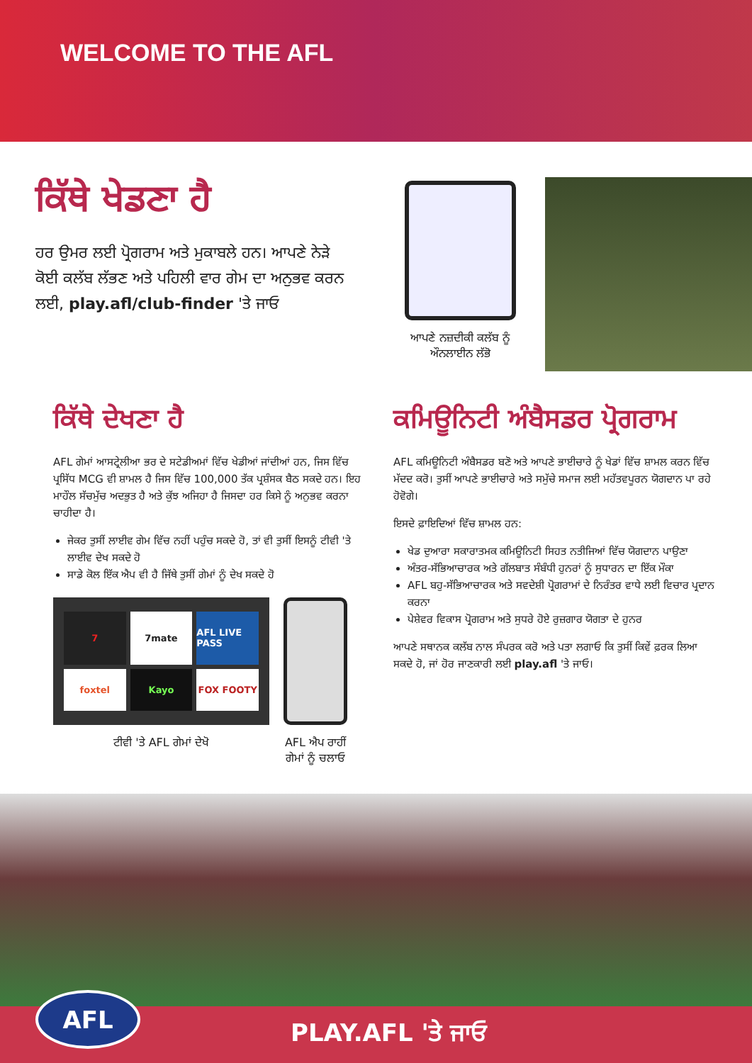WELCOME TO THE AFL
ਕਿੱਥੇ ਖੇਡਣਾ ਹੈ
ਹਰ ਉਮਰ ਲਈ ਪ੍ਰੋਗਰਾਮ ਅਤੇ ਮੁਕਾਬਲੇ ਹਨ। ਆਪਣੇ ਨੇੜੇ ਕੋਈ ਕਲੱਬ ਲੱਭਣ ਅਤੇ ਪਹਿਲੀ ਵਾਰ ਗੇਮ ਦਾ ਅਨੁਭਵ ਕਰਨ ਲਈ, play.afl/club-finder 'ਤੇ ਜਾਓ
ਆਪਣੇ ਨਜ਼ਦੀਕੀ ਕਲੱਬ ਨੂੰ ਔਨਲਾਈਨ ਲੱਭੋ
ਕਿੱਥੇ ਦੇਖਣਾ ਹੈ
AFL ਗੇਮਾਂ ਆਸਟ੍ਰੇਲੀਆ ਭਰ ਦੇ ਸਟੇਡੀਅਮਾਂ ਵਿੱਚ ਖੇਡੀਆਂ ਜਾਂਦੀਆਂ ਹਨ, ਜਿਸ ਵਿੱਚ ਪ੍ਰਸਿੱਧ MCG ਵੀ ਸ਼ਾਮਲ ਹੈ ਜਿਸ ਵਿੱਚ 100,000 ਤੱਕ ਪ੍ਰਸ਼ੰਸਕ ਬੈਠ ਸਕਦੇ ਹਨ। ਇਹ ਮਾਹੌਲ ਸੱਚਮੁੱਚ ਅਦਭੁਤ ਹੈ ਅਤੇ ਕੁੱਝ ਅਜਿਹਾ ਹੈ ਜਿਸਦਾ ਹਰ ਕਿਸੇ ਨੂੰ ਅਨੁਭਵ ਕਰਨਾ ਚਾਹੀਦਾ ਹੈ।
ਜੇਕਰ ਤੁਸੀਂ ਲਾਈਵ ਗੇਮ ਵਿੱਚ ਨਹੀਂ ਪਹੁੰਚ ਸਕਦੇ ਹੋ, ਤਾਂ ਵੀ ਤੁਸੀਂ ਇਸਨੂੰ ਟੀਵੀ 'ਤੇ ਲਾਈਵ ਦੇਖ ਸਕਦੇ ਹੋ
ਸਾਡੇ ਕੋਲ ਇੱਕ ਐਪ ਵੀ ਹੈ ਜਿੱਥੇ ਤੁਸੀਂ ਗੇਮਾਂ ਨੂੰ ਦੇਖ ਸਕਦੇ ਹੋ
7
7mate
AFL LIVE PASS
foxtel
Kayo
FOX FOOTY
ਟੀਵੀ 'ਤੇ AFL ਗੇਮਾਂ ਦੇਖੋ
AFL ਐਪ ਰਾਹੀਂ ਗੇਮਾਂ ਨੂੰ ਚਲਾਓ
ਕਮਿਊਨਿਟੀ ਅੰਬੈਸਡਰ ਪ੍ਰੋਗਰਾਮ
AFL ਕਮਿਊਨਿਟੀ ਅੰਬੈਸਡਰ ਬਣੋ ਅਤੇ ਆਪਣੇ ਭਾਈਚਾਰੇ ਨੂੰ ਖੇਡਾਂ ਵਿੱਚ ਸ਼ਾਮਲ ਕਰਨ ਵਿੱਚ ਮੱਦਦ ਕਰੋ। ਤੁਸੀਂ ਆਪਣੇ ਭਾਈਚਾਰੇ ਅਤੇ ਸਮੁੱਚੇ ਸਮਾਜ ਲਈ ਮਹੱਤਵਪੂਰਨ ਯੋਗਦਾਨ ਪਾ ਰਹੇ ਹੋਵੋਗੇ।
ਇਸਦੇ ਫ਼ਾਇਦਿਆਂ ਵਿੱਚ ਸ਼ਾਮਲ ਹਨ:
ਖੇਡ ਦੁਆਰਾ ਸਕਾਰਾਤਮਕ ਕਮਿਊਨਿਟੀ ਸਿਹਤ ਨਤੀਜਿਆਂ ਵਿੱਚ ਯੋਗਦਾਨ ਪਾਉਣਾ
ਅੰਤਰ-ਸੱਭਿਆਚਾਰਕ ਅਤੇ ਗੱਲਬਾਤ ਸੰਬੰਧੀ ਹੁਨਰਾਂ ਨੂੰ ਸੁਧਾਰਨ ਦਾ ਇੱਕ ਮੌਕਾ
AFL ਬਹੁ-ਸੱਭਿਆਚਾਰਕ ਅਤੇ ਸਵਦੇਸ਼ੀ ਪ੍ਰੋਗਰਾਮਾਂ ਦੇ ਨਿਰੰਤਰ ਵਾਧੇ ਲਈ ਵਿਚਾਰ ਪ੍ਰਦਾਨ ਕਰਨਾ
ਪੇਸ਼ੇਵਰ ਵਿਕਾਸ ਪ੍ਰੋਗਰਾਮ ਅਤੇ ਸੁਧਰੇ ਹੋਏ ਰੁਜ਼ਗਾਰ ਯੋਗਤਾ ਦੇ ਹੁਨਰ
ਆਪਣੇ ਸਥਾਨਕ ਕਲੱਬ ਨਾਲ ਸੰਪਰਕ ਕਰੋ ਅਤੇ ਪਤਾ ਲਗਾਓ ਕਿ ਤੁਸੀਂ ਕਿਵੇਂ ਫ਼ਰਕ ਲਿਆ ਸਕਦੇ ਹੋ, ਜਾਂ ਹੋਰ ਜਾਣਕਾਰੀ ਲਈ play.afl 'ਤੇ ਜਾਓ।
AFL
PLAY.AFL 'ਤੇ ਜਾਓ